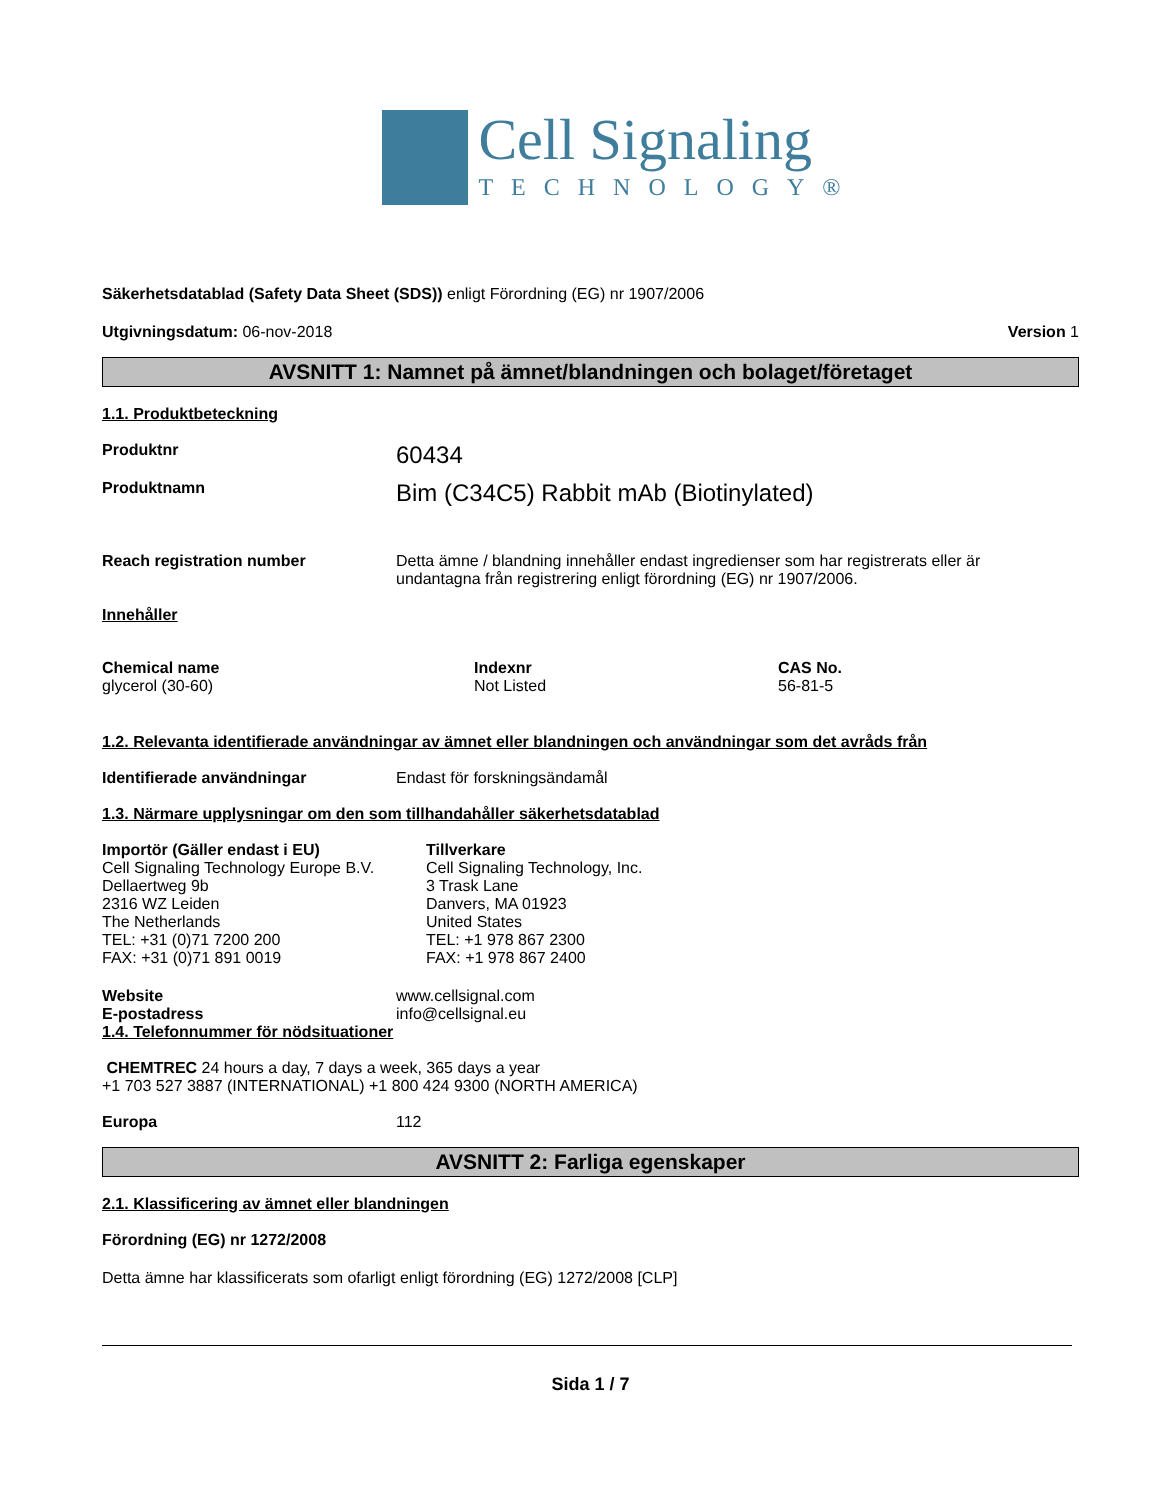Cell Signaling
TECHNOLOGY®
Säkerhetsdatablad (Safety Data Sheet (SDS)) enligt Förordning (EG) nr 1907/2006
Utgivningsdatum: 06-nov-2018 Version 1
AVSNITT 1: Namnet på ämnet/blandningen och bolaget/företaget
1.1. Produktbeteckning
Produktnr 60434
Produktnamn Bim (C34C5) Rabbit mAb (Biotinylated)
Reach registration number Detta ämne / blandning innehåller endast ingredienser som har registrerats eller är undantagna från registrering enligt förordning (EG) nr 1907/2006.
Innehåller
| Chemical name | Indexnr | CAS No. |
| --- | --- | --- |
| glycerol (30-60) | Not Listed | 56-81-5 |
1.2. Relevanta identifierade användningar av ämnet eller blandningen och användningar som det avråds från
Identifierade användningar Endast för forskningsändamål
1.3. Närmare upplysningar om den som tillhandahåller säkerhetsdatablad
Importör (Gäller endast i EU)
Cell Signaling Technology Europe B.V.
Dellaertweg 9b
2316 WZ Leiden
The Netherlands
TEL: +31 (0)71 7200 200
FAX: +31 (0)71 891 0019
Tillverkare
Cell Signaling Technology, Inc.
3 Trask Lane
Danvers, MA 01923
United States
TEL: +1 978 867 2300
FAX: +1 978 867 2400
Website
E-postadress www.cellsignal.com
info@cellsignal.eu
1.4. Telefonnummer för nödsituationer
CHEMTREC 24 hours a day, 7 days a week, 365 days a year
+1 703 527 3887 (INTERNATIONAL) +1 800 424 9300 (NORTH AMERICA)
Europa 112
AVSNITT 2: Farliga egenskaper
2.1. Klassificering av ämnet eller blandningen
Förordning (EG) nr 1272/2008
Detta ämne har klassificerats som ofarligt enligt förordning (EG) 1272/2008 [CLP]
Sida 1 / 7